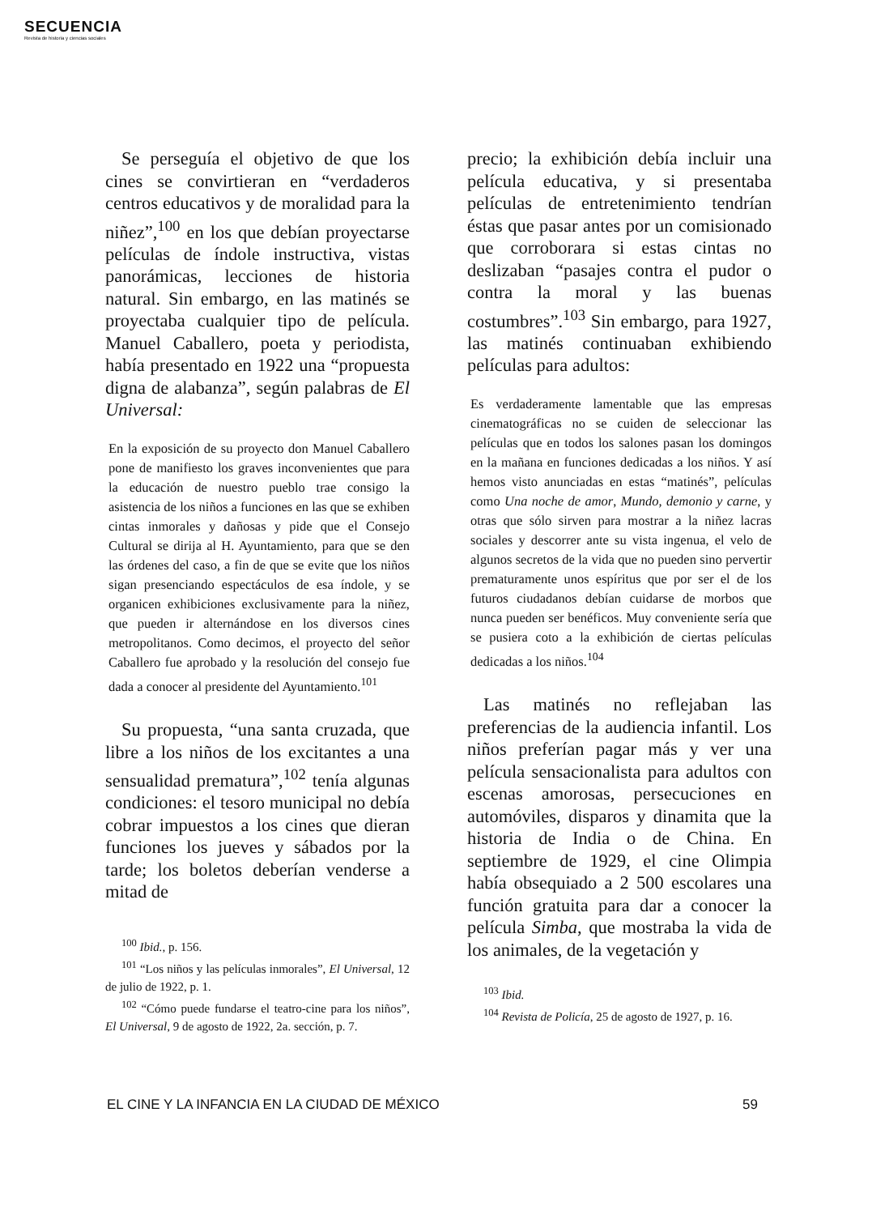SECUENCIA
Revista de historia y ciencias sociales
Se perseguía el objetivo de que los cines se convirtieran en “verdaderos centros educativos y de moralidad para la niñez”,<sup>100</sup> en los que debían proyectarse películas de índole instructiva, vistas panorámicas, lecciones de historia natural. Sin embargo, en las matinés se proyectaba cualquier tipo de película. Manuel Caballero, poeta y periodista, había presentado en 1922 una “propuesta digna de alabanza”, según palabras de El Universal:
En la exposición de su proyecto don Manuel Caballero pone de manifiesto los graves inconvenientes que para la educación de nuestro pueblo trae consigo la asistencia de los niños a funciones en las que se exhiben cintas inmorales y dañosas y pide que el Consejo Cultural se dirija al H. Ayuntamiento, para que se den las órdenes del caso, a fin de que se evite que los niños sigan presenciando espectáculos de esa índole, y se organicen exhibiciones exclusivamente para la niñez, que pueden ir alternándose en los diversos cines metropolitanos. Como decimos, el proyecto del señor Caballero fue aprobado y la resolución del consejo fue dada a conocer al presidente del Ayuntamiento.<sup>101</sup>
Su propuesta, “una santa cruzada, que libre a los niños de los excitantes a una sensualidad prematura”,<sup>102</sup> tenía algunas condiciones: el tesoro municipal no debía cobrar impuestos a los cines que dieran funciones los jueves y sábados por la tarde; los boletos deberían venderse a mitad de
<sup>100</sup> Ibid., p. 156.
<sup>101</sup> “Los niños y las películas inmorales”, El Universal, 12 de julio de 1922, p. 1.
<sup>102</sup> “Cómo puede fundarse el teatro-cine para los niños”, El Universal, 9 de agosto de 1922, 2a. sección, p. 7.
precio; la exhibición debía incluir una película educativa, y si presentaba películas de entretenimiento tendrían éstas que pasar antes por un comisionado que corroborara si estas cintas no deslizaban “pasajes contra el pudor o contra la moral y las buenas costumbres”.<sup>103</sup> Sin embargo, para 1927, las matinés continuaban exhibiendo películas para adultos:
Es verdaderamente lamentable que las empresas cinematográficas no se cuiden de seleccionar las películas que en todos los salones pasan los domingos en la mañana en funciones dedicadas a los niños. Y así hemos visto anunciadas en estas “matinés”, películas como Una noche de amor, Mundo, demonio y carne, y otras que sólo sirven para mostrar a la niñez lacras sociales y descorrer ante su vista ingenua, el velo de algunos secretos de la vida que no pueden sino pervertir prematuramente unos espíritus que por ser el de los futuros ciudadanos debían cuidarse de morbos que nunca pueden ser benéficos. Muy conveniente sería que se pusiera coto a la exhibición de ciertas películas dedicadas a los niños.<sup>104</sup>
Las matinés no reflejaban las preferencias de la audiencia infantil. Los niños preferían pagar más y ver una película sensacionalista para adultos con escenas amorosas, persecuciones en automóviles, disparos y dinamita que la historia de India o de China. En septiembre de 1929, el cine Olimpia había obsequiado a 2 500 escolares una función gratuita para dar a conocer la película Simba, que mostraba la vida de los animales, de la vegetación y
<sup>103</sup> Ibid.
<sup>104</sup> Revista de Policía, 25 de agosto de 1927, p. 16.
EL CINE Y LA INFANCIA EN LA CIUDAD DE MÉXICO 59